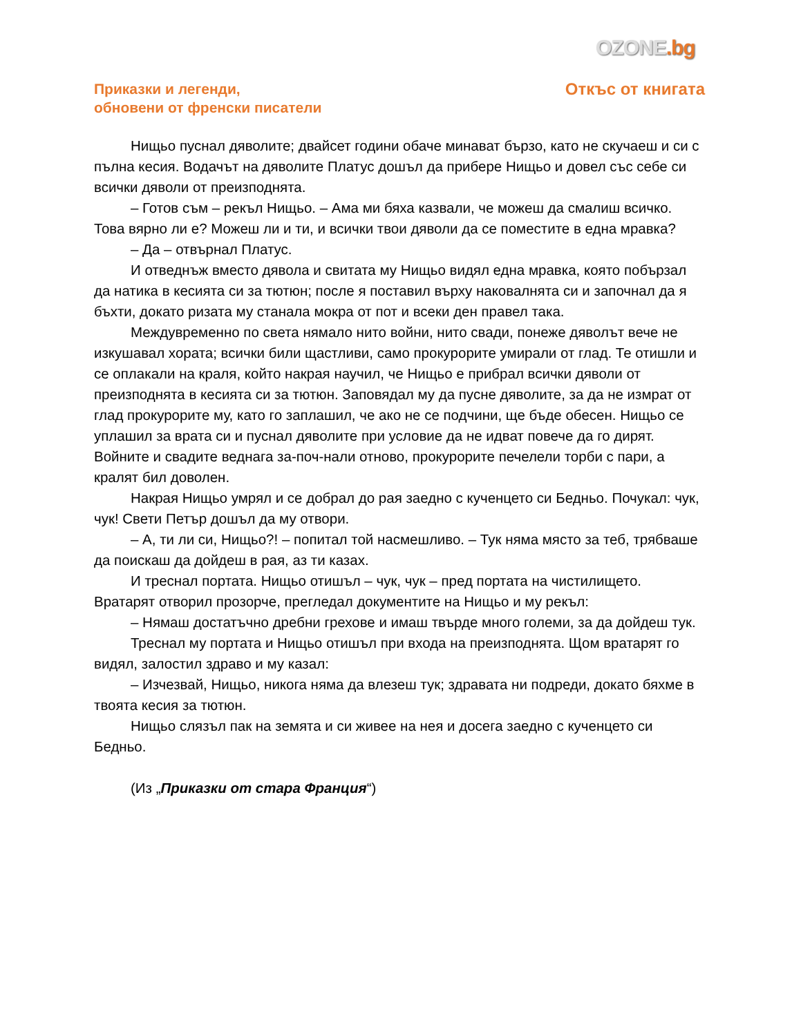OZONE.bg
Приказки и легенди,
обновени от френски писатели
Откъс от книгата
Нищьо пуснал дяволите; двайсет години обаче минават бързо, като не скучаеш и си с пълна кесия. Водачът на дяволите Платус дошъл да прибере Нищьо и довел със себе си всички дяволи от преизподнята.
– Готов съм – рекъл Нищьо. – Ама ми бяха казвали, че можеш да смалиш всичко. Това вярно ли е? Можеш ли и ти, и всички твои дяволи да се поместите в една мравка?
– Да – отвърнал Платус.
И отведнъж вместо дявола и свитата му Нищьо видял една мравка, която побързал да натика в кесията си за тютюн; после я поставил върху наковалнята си и започнал да я бъхти, докато ризата му станала мокра от пот и всеки ден правел така.
Междувременно по света нямало нито войни, нито свади, понеже дяволът вече не изкушавал хората; всички били щастливи, само прокурорите умирали от глад. Те отишли и се оплакали на краля, който накрая научил, че Нищьо е прибрал всички дяволи от преизподнята в кесията си за тютюн. Заповядал му да пусне дяволите, за да не измрат от глад прокурорите му, като го заплашил, че ако не се подчини, ще бъде обесен. Нищьо се уплашил за врата си и пуснал дяволите при условие да не идват повече да го дирят. Войните и свадите веднага за-поч-нали отново, прокурорите печелели торби с пари, а кралят бил доволен.
Накрая Нищьо умрял и се добрал до рая заедно с кученцето си Бедньо. Почукал: чук, чук! Свети Петър дошъл да му отвори.
– А, ти ли си, Нищьо?! – попитал той насмешливо. – Тук няма място за теб, трябваше да поискаш да дойдеш в рая, аз ти казах.
И треснал портата. Нищьо отишъл – чук, чук – пред портата на чистилището. Вратарят отворил прозорче, прегледал документите на Нищьо и му рекъл:
– Нямаш достатъчно дребни грехове и имаш твърде много големи, за да дойдеш тук.
Треснал му портата и Нищьо отишъл при входа на преизподнята. Щом вратарят го видял, залостил здраво и му казал:
– Изчезвай, Нищьо, никога няма да влезеш тук; здравата ни подреди, докато бяхме в твоята кесия за тютюн.
Нищьо слязъл пак на земята и си живее на нея и досега заедно с кученцето си Бедньо.
(Из „Приказки от стара Франция“)